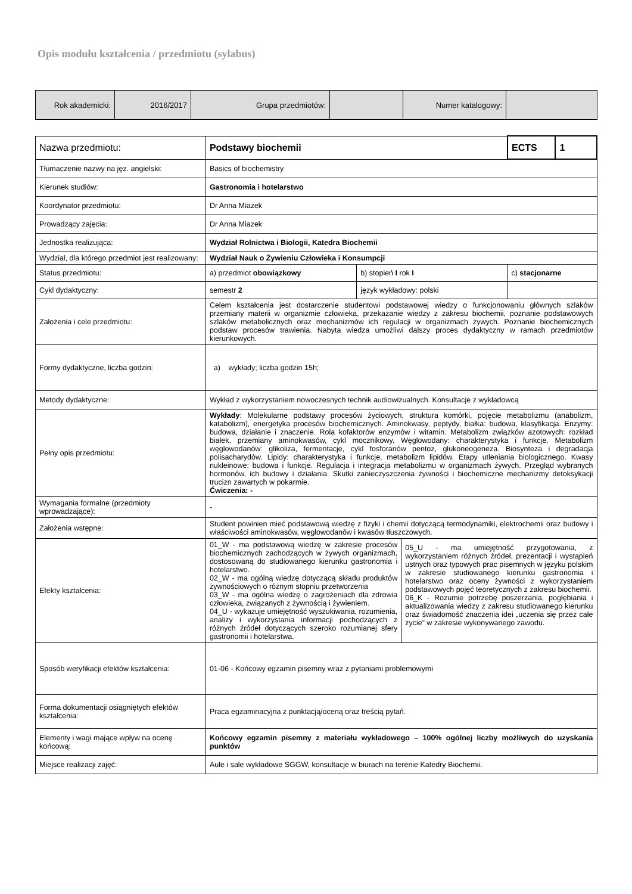Opis modułu kształcenia / przedmiotu (sylabus)
| Rok akademicki: | 2016/2017 | Grupa przedmiotów: | | Numer katalogowy: | |
| Nazwa przedmiotu: | Podstawy biochemii | | ECTS | 1 |
| Tłumaczenie nazwy na jęz. angielski: | Basics of biochemistry | | | |
| Kierunek studiów: | Gastronomia i hotelarstwo | | | |
| Koordynator przedmiotu: | Dr Anna Miazek | | | |
| Prowadzący zajęcia: | Dr Anna Miazek | | | |
| Jednostka realizująca: | Wydział Rolnictwa i Biologii, Katedra Biochemii | | | |
| Wydział, dla którego przedmiot jest realizowany: | Wydział Nauk o Żywieniu Człowieka i Konsumpcji | | | |
| Status przedmiotu: | a) przedmiot obowiązkowy | b) stopień I rok I | c) stacjonarne | |
| Cykl dydaktyczny: | semestr 2 | język wykładowy: polski | | |
| Założenia i cele przedmiotu: | Celem kształcenia jest dostarczenie studentowi podstawowej wiedzy o funkcjonowaniu głównych szlaków przemiany materii w organizmie człowieka, przekazanie wiedzy z zakresu biochemii, poznanie podstawowych szlaków metabolicznych oraz mechanizmów ich regulacji w organizmach żywych. Poznanie biochemicznych podstaw procesów trawienia. Nabyta wiedza umożliwi dalszy proces dydaktyczny w ramach przedmiotów kierunkowych. | | | |
| Formy dydaktyczne, liczba godzin: | a) wykłady; liczba godzin 15h; | | | |
| Metody dydaktyczne: | Wykład z wykorzystaniem nowoczesnych technik audiowizualnych. Konsultacje z wykładowcą | | | |
| Pełny opis przedmiotu: | Wykłady : Molekularne podstawy procesów życiowych, struktura komórki, pojęcie metabolizmu (anabolizm, katabolizm), energetyka procesów biochemicznych. Aminokwasy, peptydy, białka: budowa, klasyfikacja. Enzymy: budowa, działanie i znaczenie. Rola kofaktorów enzymów i witamin. Metabolizm związków azotowych: rozkład białek, przemiany aminokwasów, cykl mocznikowy. Węglowodany: charakterystyka i funkcje. Metabolizm węglowodanów: glikoliza, fermentacje, cykl fosforanów pentoz, glukoneogeneza. Biosynteza i degradacja polisacharydów. Lipidy: charakterystyka i funkcje, metabolizm lipidów. Etapy utleniania biologicznego. Kwasy nukleinowe: budowa i funkcje. Regulacja i integracja metabolizmu w organizmach żywych. Przegląd wybranych hormonów, ich budowy i działania. Skutki zanieczyszczenia żywności i biochemiczne mechanizmy detoksykacji trucizn zawartych w pokarmie. Ćwiczenia: - | | | |
| Wymagania formalne (przedmioty wprowadzające): | - | | | |
| Założenia wstępne: | Student powinien mieć podstawową wiedzę z fizyki i chemii dotyczącą termodynamiki, elektrochemii oraz budowy i właściwości aminokwasów, węglowodanów i kwasów tłuszczowych. | | | |
| Efekty kształcenia: | 01_W - ma podstawową wiedzę w zakresie procesów biochemicznych zachodzących w żywych organizmach, dostosowaną do studiowanego kierunku gastronomia i hotelarstwo. 02_W - ma ogólną wiedzę dotyczącą składu produktów żywnościowych o różnym stopniu przetworzenia 03_W - ma ogólna wiedzę o zagrożeniach dla zdrowia człowieka, związanych z żywnością i żywieniem. 04_U - wykazuje umiejętność wyszukiwania, rozumienia, analizy i wykorzystania informacji pochodzących z różnych źródeł dotyczących szeroko rozumianej sfery gastronomii i hotelarstwa. 05_U - ma umiejętność przygotowania, z wykorzystaniem różnych źródeł, prezentacji i wystąpień ustnych oraz typowych prac pisemnych w języku polskim w zakresie studiowanego kierunku gastronomia i hotelarstwo oraz oceny żywności z wykorzystaniem podstawowych pojęć teoretycznych z zakresu biochemii. 06_K - Rozumie potrzebę poszerzania, pogłębiania i aktualizowania wiedzy z zakresu studiowanego kierunku oraz świadomość znaczenia idei „uczenia się przez całe życie” w zakresie wykonywanego zawodu. | | | |
| Sposób weryfikacji efektów kształcenia: | 01-06 - Końcowy egzamin pisemny wraz z pytaniami problemowymi | | | |
| Forma dokumentacji osiągniętych efektów kształcenia: | Praca egzaminacyjna z punktacją/oceną oraz treścią pytań. | | | |
| Elementy i wagi mające wpływ na ocenę końcową: | Końcowy egzamin pisemny z materiału wykładowego – 100% ogólnej liczby możliwych do uzyskania punktów | | | |
| Miejsce realizacji zajęć: | Aule i sale wykładowe SGGW, konsultacje w biurach na terenie Katedry Biochemii. | | | |